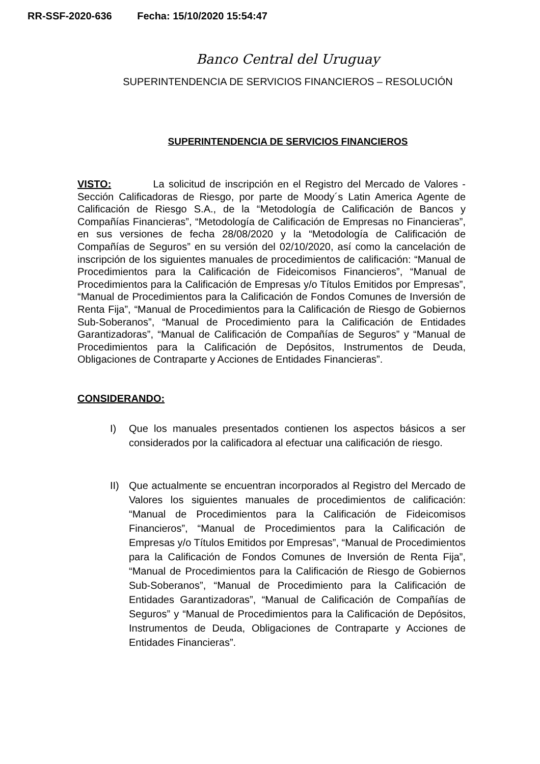RR-SSF-2020-636 Fecha: 15/10/2020 15:54:47
Banco Central del Uruguay
SUPERINTENDENCIA DE SERVICIOS FINANCIEROS – RESOLUCIÓN
SUPERINTENDENCIA DE SERVICIOS FINANCIEROS
VISTO: La solicitud de inscripción en el Registro del Mercado de Valores - Sección Calificadoras de Riesgo, por parte de Moody´s Latin America Agente de Calificación de Riesgo S.A., de la “Metodología de Calificación de Bancos y Compañías Financieras”, “Metodología de Calificación de Empresas no Financieras”, en sus versiones de fecha 28/08/2020 y la “Metodología de Calificación de Compañías de Seguros” en su versión del 02/10/2020, así como la cancelación de inscripción de los siguientes manuales de procedimientos de calificación: “Manual de Procedimientos para la Calificación de Fideicomisos Financieros”, “Manual de Procedimientos para la Calificación de Empresas y/o Títulos Emitidos por Empresas”, “Manual de Procedimientos para la Calificación de Fondos Comunes de Inversión de Renta Fija”, “Manual de Procedimientos para la Calificación de Riesgo de Gobiernos Sub-Soberanos”, “Manual de Procedimiento para la Calificación de Entidades Garantizadoras”, “Manual de Calificación de Compañías de Seguros” y “Manual de Procedimientos para la Calificación de Depósitos, Instrumentos de Deuda, Obligaciones de Contraparte y Acciones de Entidades Financieras”.
CONSIDERANDO:
I) Que los manuales presentados contienen los aspectos básicos a ser considerados por la calificadora al efectuar una calificación de riesgo.
II) Que actualmente se encuentran incorporados al Registro del Mercado de Valores los siguientes manuales de procedimientos de calificación: “Manual de Procedimientos para la Calificación de Fideicomisos Financieros”, “Manual de Procedimientos para la Calificación de Empresas y/o Títulos Emitidos por Empresas”, “Manual de Procedimientos para la Calificación de Fondos Comunes de Inversión de Renta Fija”, “Manual de Procedimientos para la Calificación de Riesgo de Gobiernos Sub-Soberanos”, “Manual de Procedimiento para la Calificación de Entidades Garantizadoras”, “Manual de Calificación de Compañías de Seguros” y “Manual de Procedimientos para la Calificación de Depósitos, Instrumentos de Deuda, Obligaciones de Contraparte y Acciones de Entidades Financieras”.